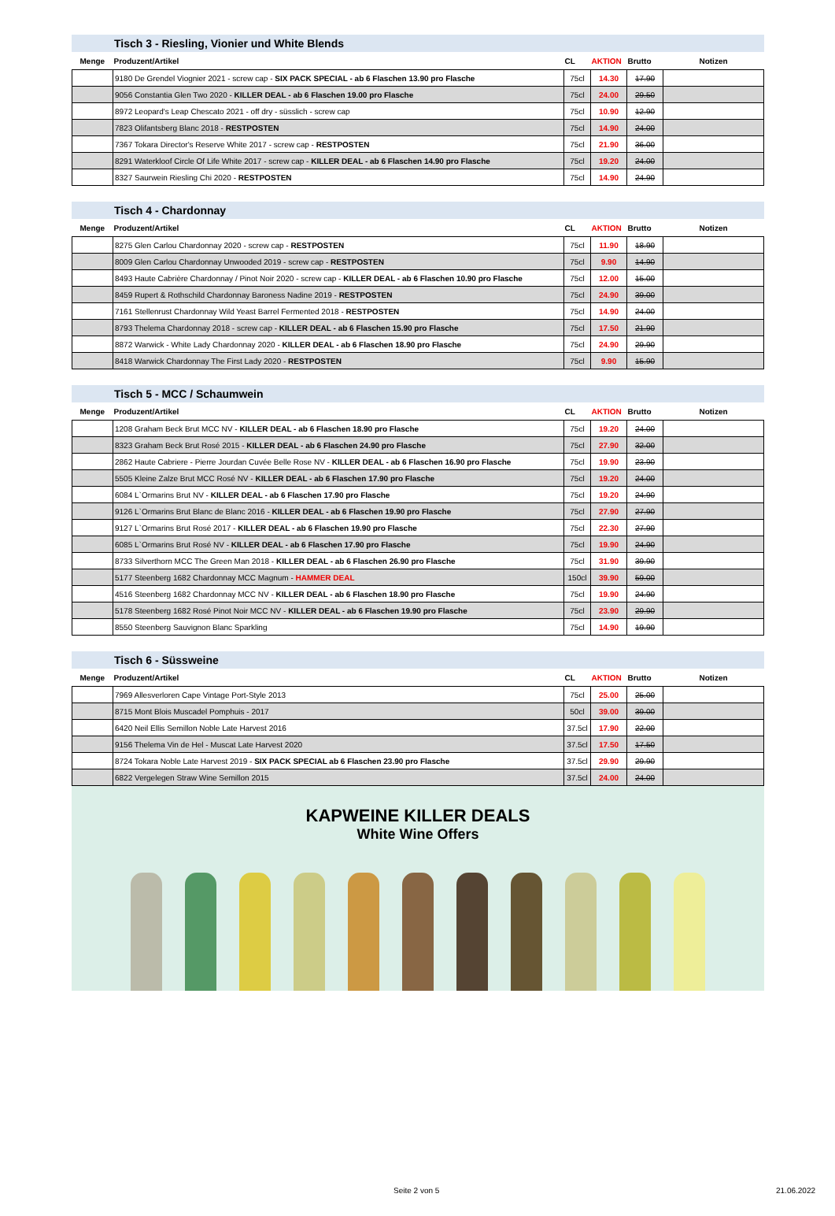Tisch 3 - Riesling, Vionier und White Blends
| Menge | Produzent/Artikel | CL | AKTION | Brutto | Notizen |
| --- | --- | --- | --- | --- | --- |
| | 9180 De Grendel Viognier 2021 - screw cap - SIX PACK SPECIAL - ab 6 Flaschen 13.90 pro Flasche | 75cl | 14.30 | 17.90 | |
| | 9056 Constantia Glen Two 2020 - KILLER DEAL - ab 6 Flaschen 19.00 pro Flasche | 75cl | 24.00 | 29.50 | |
| | 8972 Leopard's Leap Chescato 2021 - off dry - süsslich - screw cap | 75cl | 10.90 | 12.90 | |
| | 7823 Olifantsberg Blanc 2018 - RESTPOSTEN | 75cl | 14.90 | 24.00 | |
| | 7367 Tokara Director's Reserve White 2017 - screw cap - RESTPOSTEN | 75cl | 21.90 | 36.00 | |
| | 8291 Waterkloof Circle Of Life White 2017 - screw cap - KILLER DEAL - ab 6 Flaschen 14.90 pro Flasche | 75cl | 19.20 | 24.00 | |
| | 8327 Saurwein Riesling Chi 2020 - RESTPOSTEN | 75cl | 14.90 | 24.90 | |
Tisch 4 - Chardonnay
| Menge | Produzent/Artikel | CL | AKTION | Brutto | Notizen |
| --- | --- | --- | --- | --- | --- |
| | 8275 Glen Carlou Chardonnay 2020 - screw cap - RESTPOSTEN | 75cl | 11.90 | 18.90 | |
| | 8009 Glen Carlou Chardonnay Unwooded 2019 - screw cap - RESTPOSTEN | 75cl | 9.90 | 14.90 | |
| | 8493 Haute Cabrière Chardonnay / Pinot Noir 2020 - screw cap - KILLER DEAL - ab 6 Flaschen 10.90 pro Flasche | 75cl | 12.00 | 15.00 | |
| | 8459 Rupert & Rothschild Chardonnay Baroness Nadine 2019 - RESTPOSTEN | 75cl | 24.90 | 39.00 | |
| | 7161 Stellenrust Chardonnay Wild Yeast Barrel Fermented 2018 - RESTPOSTEN | 75cl | 14.90 | 24.00 | |
| | 8793 Thelema Chardonnay 2018 - screw cap - KILLER DEAL - ab 6 Flaschen 15.90 pro Flasche | 75cl | 17.50 | 21.90 | |
| | 8872 Warwick - White Lady Chardonnay 2020 - KILLER DEAL - ab 6 Flaschen 18.90 pro Flasche | 75cl | 24.90 | 29.90 | |
| | 8418 Warwick Chardonnay The First Lady 2020 - RESTPOSTEN | 75cl | 9.90 | 15.90 | |
Tisch 5 - MCC / Schaumwein
| Menge | Produzent/Artikel | CL | AKTION | Brutto | Notizen |
| --- | --- | --- | --- | --- | --- |
| | 1208 Graham Beck Brut MCC NV - KILLER DEAL - ab 6 Flaschen 18.90 pro Flasche | 75cl | 19.20 | 24.00 | |
| | 8323 Graham Beck Brut Rosé 2015 - KILLER DEAL - ab 6 Flaschen 24.90 pro Flasche | 75cl | 27.90 | 32.00 | |
| | 2862 Haute Cabriere - Pierre Jourdan Cuvée Belle Rose NV - KILLER DEAL - ab 6 Flaschen 16.90 pro Flasche | 75cl | 19.90 | 23.90 | |
| | 5505 Kleine Zalze Brut MCC Rosé NV - KILLER DEAL - ab 6 Flaschen 17.90 pro Flasche | 75cl | 19.20 | 24.00 | |
| | 6084 L`Ormarins Brut NV - KILLER DEAL - ab 6 Flaschen 17.90 pro Flasche | 75cl | 19.20 | 24.90 | |
| | 9126 L`Ormarins Brut Blanc de Blanc 2016 - KILLER DEAL - ab 6 Flaschen 19.90 pro Flasche | 75cl | 27.90 | 27.90 | |
| | 9127 L`Ormarins Brut Rosé 2017 - KILLER DEAL - ab 6 Flaschen 19.90 pro Flasche | 75cl | 22.30 | 27.90 | |
| | 6085 L`Ormarins Brut Rosé NV - KILLER DEAL - ab 6 Flaschen 17.90 pro Flasche | 75cl | 19.90 | 24.90 | |
| | 8733 Silverthorn MCC The Green Man 2018 - KILLER DEAL - ab 6 Flaschen 26.90 pro Flasche | 75cl | 31.90 | 39.90 | |
| | 5177 Steenberg 1682 Chardonnay MCC Magnum - HAMMER DEAL | 150cl | 39.90 | 59.00 | |
| | 4516 Steenberg 1682 Chardonnay MCC NV - KILLER DEAL - ab 6 Flaschen 18.90 pro Flasche | 75cl | 19.90 | 24.90 | |
| | 5178 Steenberg 1682 Rosé Pinot Noir MCC NV - KILLER DEAL - ab 6 Flaschen 19.90 pro Flasche | 75cl | 23.90 | 29.90 | |
| | 8550 Steenberg Sauvignon Blanc Sparkling | 75cl | 14.90 | 19.90 | |
Tisch 6 - Süssweine
| Menge | Produzent/Artikel | CL | AKTION | Brutto | Notizen |
| --- | --- | --- | --- | --- | --- |
| | 7969 Allesverloren Cape Vintage Port-Style 2013 | 75cl | 25.00 | 25.00 | |
| | 8715 Mont Blois Muscadel Pomphuis - 2017 | 50cl | 39.00 | 39.00 | |
| | 6420 Neil Ellis Semillon Noble Late Harvest 2016 | 37.5cl | 17.90 | 22.00 | |
| | 9156 Thelema Vin de Hel - Muscat Late Harvest 2020 | 37.5cl | 17.50 | 17.50 | |
| | 8724 Tokara Noble Late Harvest 2019 - SIX PACK SPECIAL ab 6 Flaschen 23.90 pro Flasche | 37.5cl | 29.90 | 29.90 | |
| | 6822 Vergelegen Straw Wine Semillon 2015 | 37.5cl | 24.00 | 24.00 | |
KAPWEINE KILLER DEALS
White Wine Offers
Seite 2 von 5 21.06.2022